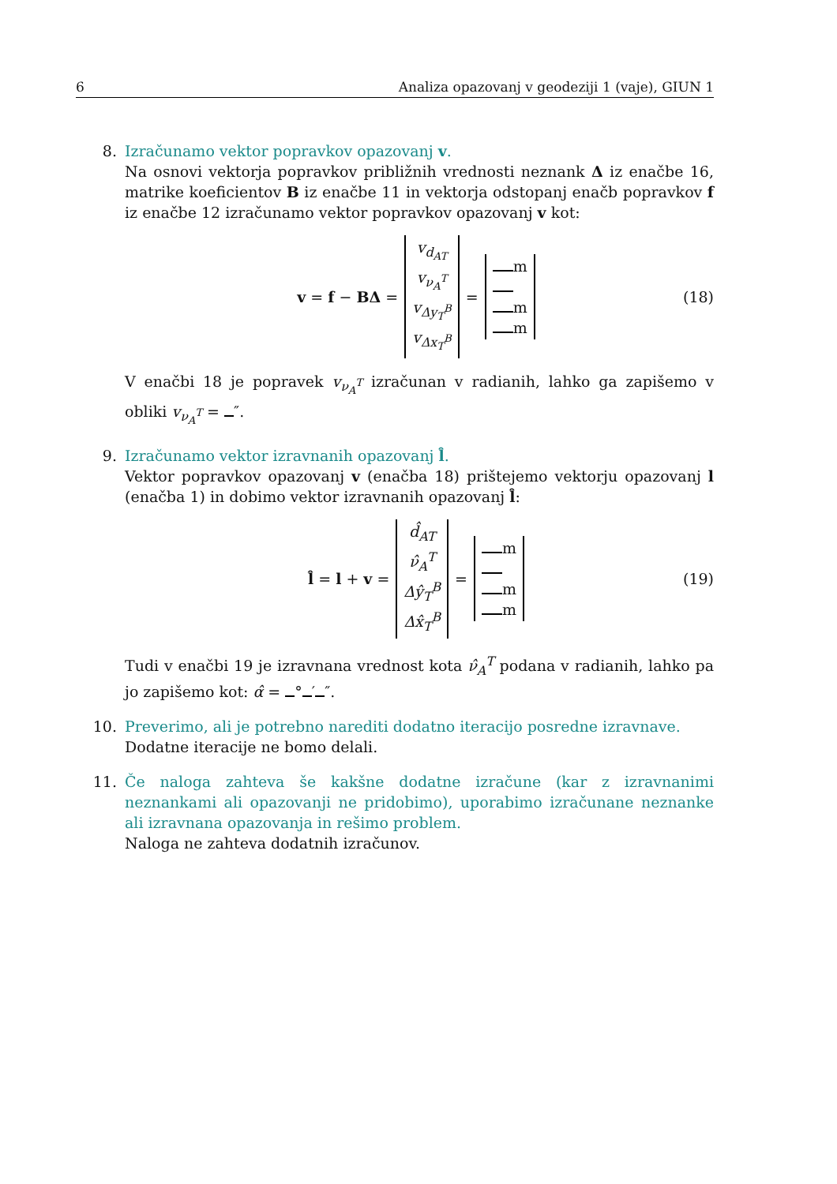6 Analiza opazovanj v geodeziji 1 (vaje), GIUN 1
8. Izračunamo vektor popravkov opazovanj v.
Na osnovi vektorja popravkov približnih vrednosti neznank Δ iz enačbe 16, matrike koeficientov B iz enačbe 11 in vektorja odstopanj enačb popravkov f iz enačbe 12 izračunamo vektor popravkov opazovanj v kot:
v = f − BΔ = v<sub>d<sub>AT</sub></sub> v<sub>ν<sub>A</sub><sup>T</sup></sub> v<sub>Δy<sub>T</sub><sup>B</sup></sub> v<sub>Δx<sub>T</sub><sup>B</sup></sub> = m m m (18)
V enačbi 18 je popravek v<sub>ν<sub>A</sub><sup>T</sup></sub> izračunan v radianih, lahko ga zapišemo v obliki v<sub>ν<sub>A</sub><sup>T</sup></sub> = ″.
9. Izračunamo vektor izravnanih opazovanj l̂.
Vektor popravkov opazovanj v (enačba 18) prištejemo vektorju opazovanj l (enačba 1) in dobimo vektor izravnanih opazovanj l̂:
l̂ = l + v = d̂<sub>AT</sub> ν̂<sub>A</sub><sup>T</sup> Δŷ<sub>T</sub><sup>B</sup> Δx̂<sub>T</sub><sup>B</sup> = m m m (19)
Tudi v enačbi 19 je izravnana vrednost kota ν̂<sub>A</sub><sup>T</sup> podana v radianih, lahko pa jo zapišemo kot: α̂ = ° ′ ″.
10. Preverimo, ali je potrebno narediti dodatno iteracijo posredne izravnave.
Dodatne iteracije ne bomo delali.
11. Če naloga zahteva še kakšne dodatne izračune (kar z izravnanimi neznankami ali opazovanji ne pridobimo), uporabimo izračunane neznanke ali izravnana opazovanja in rešimo problem.
Naloga ne zahteva dodatnih izračunov.